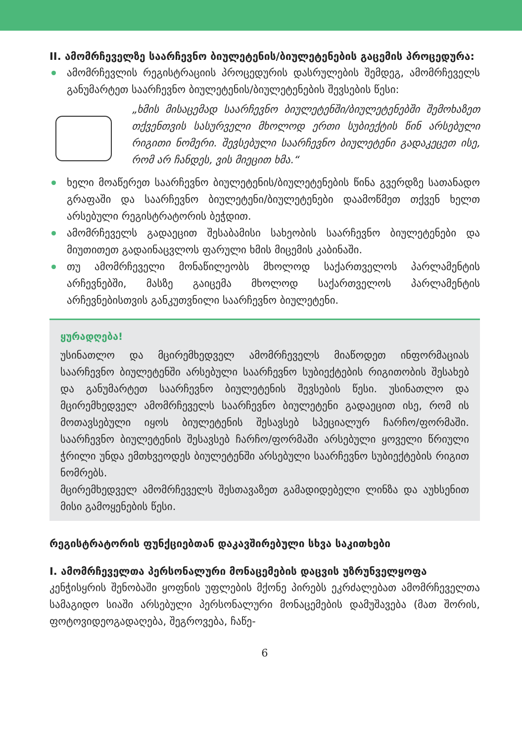II. ამომრჩეველზე საარჩევნო ბიულეტენის/ბიულეტენების გაცემის პროცედურა:
ამომრჩევლის რეგისტრაციის პროცედურის დასრულების შემდეგ, ამომრჩეველს განუმარტეთ საარჩევნო ბიულეტენის/ბიულეტენების შევსების წესი:
„ხმის მისაცემად საარჩევნო ბიულეტენში/ბიულეტენებში შემოხაზეთ თქვენთვის სასურველი მხოლოდ ერთი სუბიექტის წინ არსებული რიგითი ნომერი. შევსებული საარჩევნო ბიულეტენი გადაკეცეთ ისე, რომ არ ჩანდეს, ვის მიეცით ხმა.“
ხელი მოაწერეთ საარჩევნო ბიულეტენის/ბიულეტენების წინა გვერდზე სათანადო გრაფაში და საარჩევნო ბიულეტენი/ბიულეტენები დაამოწმეთ თქვენ ხელთ არსებული რეგისტრატორის ბეჭდით.
ამომრჩეველს გადაეცით შესაბამისი სახეობის საარჩევნო ბიულეტენები და მიუთითეთ გადაინაცვლოს ფარული ხმის მიცემის კაბინაში.
თუ ამომრჩეველი მონაწილეობს მხოლოდ საქართველოს პარლამენტის არჩევნებში, მასზე გაიცემა მხოლოდ საქართველოს პარლამენტის არჩევნებისთვის განკუთვნილი საარჩევნო ბიულეტენი.
ყურადღება!
უსინათლო და მცირემხედველ ამომრჩეველს მიაწოდეთ ინფორმაციას საარჩევნო ბიულეტენში არსებული საარჩევნო სუბიექტების რიგითობის შესახებ და განუმარტეთ საარჩევნო ბიულეტენის შევსების წესი. უსინათლო და მცირემხედველ ამომრჩეველს საარჩევნო ბიულეტენი გადაეცით ისე, რომ ის მოთავსებული იყოს ბიულეტენის შესავსებ სპეციალურ ჩარჩო/ფორმაში. საარჩევნო ბიულეტენის შესავსებ ჩარჩო/ფორმაში არსებული ყოველი წრიული ჭრილი უნდა ემთხვეოდეს ბიულეტენში არსებული საარჩევნო სუბიექტების რიგით ნომრებს.
მცირემხედველ ამომრჩეველს შესთავაზეთ გამადიდებელი ლინზა და აუხსენით მისი გამოყენების წესი.
რეგისტრატორის ფუნქციებთან დაკავშირებული სხვა საკითხები
I. ამომრჩეველთა პერსონალური მონაცემების დაცვის უზრუნველყოფა
კენჭისყრის შენობაში ყოფნის უფლების მქონე პირებს ეკრძალებათ ამომრჩეველთა სამაგიდო სიაში არსებული პერსონალური მონაცემების დამუშავება (მათ შორის, ფოტოვიდეოგადაღება, შეგროვება, ჩაწე-
6